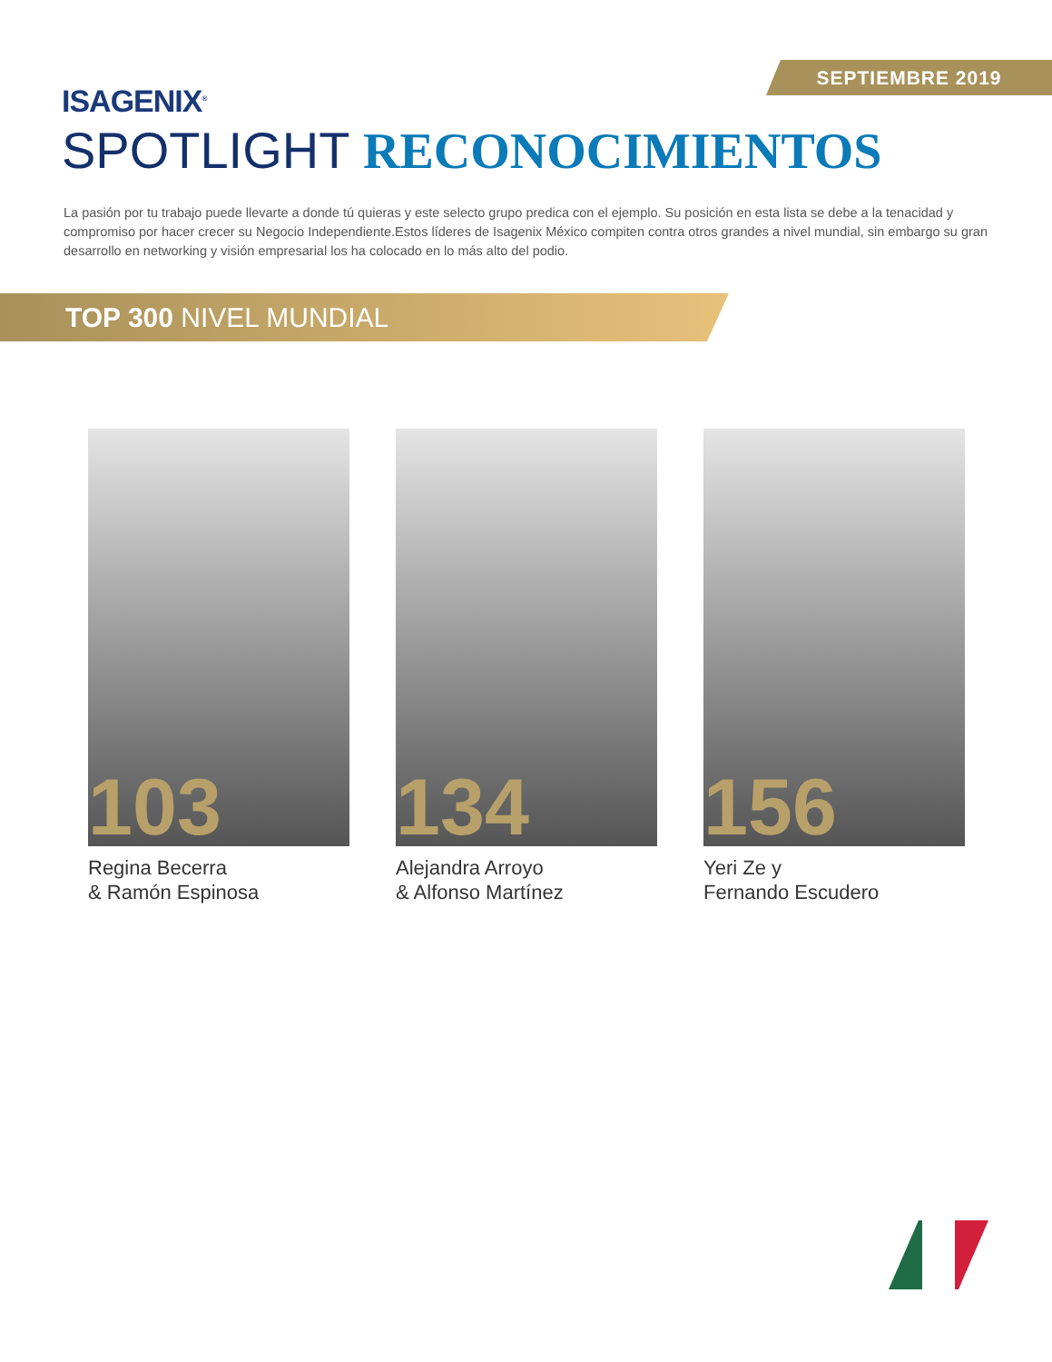SEPTIEMBRE 2019
ISAGENIX<sup>®</sup>
SPOTLIGHT RECONOCIMIENTOS
La pasión por tu trabajo puede llevarte a donde tú quieras y este selecto grupo predica con el ejemplo. Su posición en esta lista se debe a la tenacidad y compromiso por hacer crecer su Negocio Independiente.Estos líderes de Isagenix México compiten contra otros grandes a nivel mundial, sin embargo su gran desarrollo en networking y visión empresarial los ha colocado en lo más alto del podio.
TOP 300 NIVEL MUNDIAL
103
Regina Becerra
& Ramón Espinosa
134
Alejandra Arroyo
& Alfonso Martínez
156
Yeri Ze y
Fernando Escudero